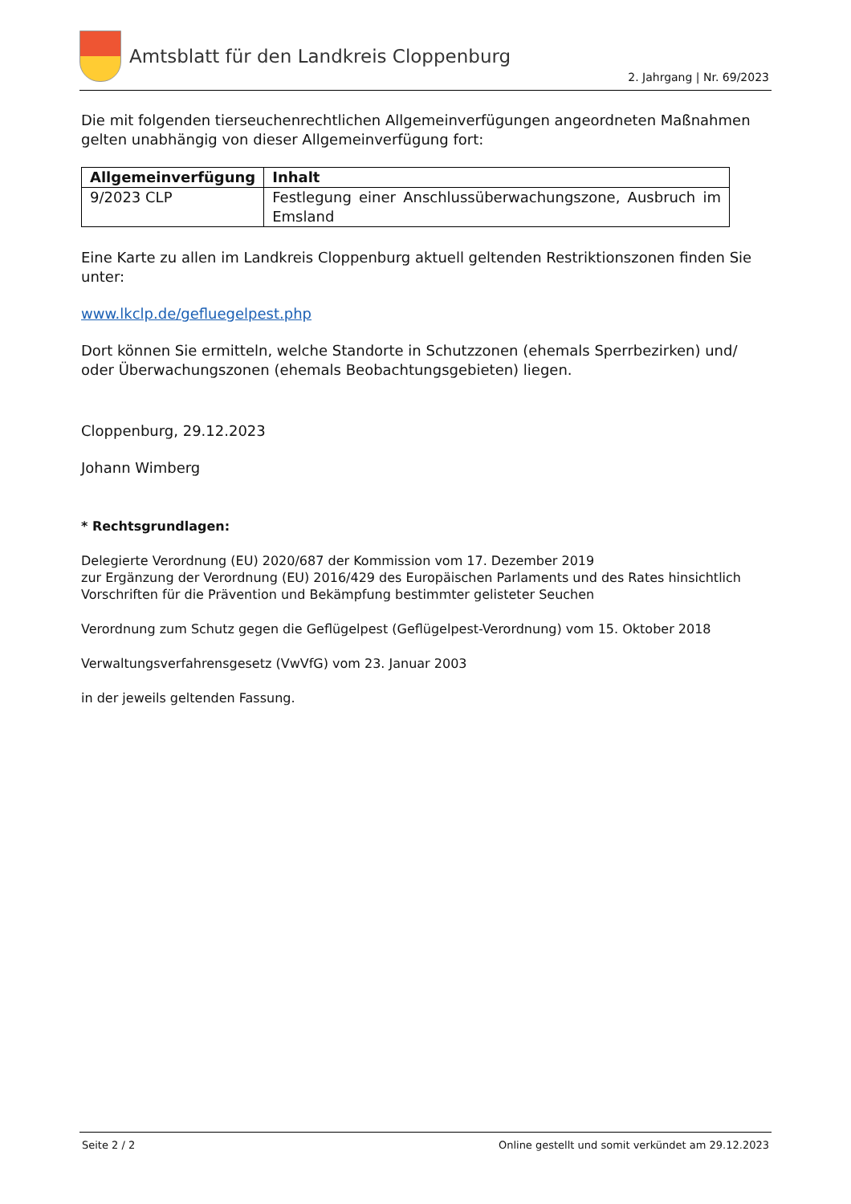Amtsblatt für den Landkreis Cloppenburg
2. Jahrgang | Nr. 69/2023
Die mit folgenden tierseuchenrechtlichen Allgemeinverfügungen angeordneten Maßnahmen gelten unabhängig von dieser Allgemeinverfügung fort:
| Allgemeinverfügung | Inhalt |
| --- | --- |
| 9/2023 CLP | Festlegung einer Anschlussüberwachungszone, Ausbruch im Emsland |
Eine Karte zu allen im Landkreis Cloppenburg aktuell geltenden Restriktionszonen finden Sie unter:
www.lkclp.de/gefluegelpest.php
Dort können Sie ermitteln, welche Standorte in Schutzzonen (ehemals Sperrbezirken) und/ oder Überwachungszonen (ehemals Beobachtungsgebieten) liegen.
Cloppenburg, 29.12.2023
Johann Wimberg
* Rechtsgrundlagen:
Delegierte Verordnung (EU) 2020/687 der Kommission vom 17. Dezember 2019
zur Ergänzung der Verordnung (EU) 2016/429 des Europäischen Parlaments und des Rates hinsichtlich Vorschriften für die Prävention und Bekämpfung bestimmter gelisteter Seuchen
Verordnung zum Schutz gegen die Geflügelpest (Geflügelpest-Verordnung) vom 15. Oktober 2018
Verwaltungsverfahrensgesetz (VwVfG) vom 23. Januar 2003
in der jeweils geltenden Fassung.
Seite 2 / 2 Online gestellt und somit verkündet am 29.12.2023